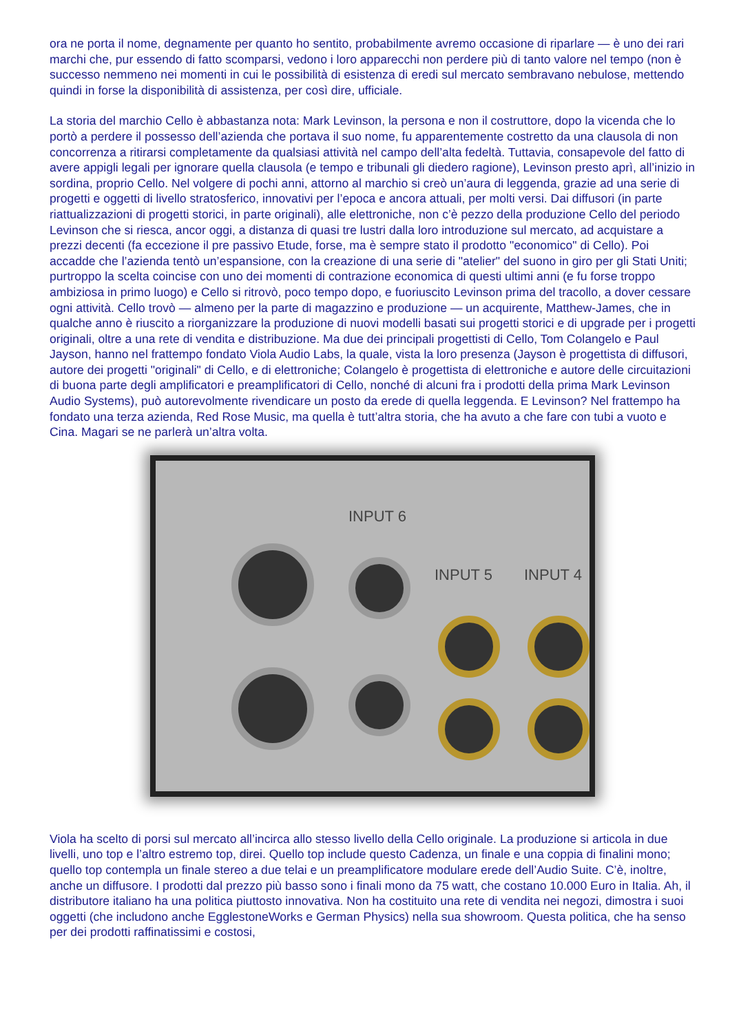ora ne porta il nome, degnamente per quanto ho sentito, probabilmente avremo occasione di riparlare — è uno dei rari marchi che, pur essendo di fatto scomparsi, vedono i loro apparecchi non perdere più di tanto valore nel tempo (non è successo nemmeno nei momenti in cui le possibilità di esistenza di eredi sul mercato sembravano nebulose, mettendo quindi in forse la disponibilità di assistenza, per così dire, ufficiale.
La storia del marchio Cello è abbastanza nota: Mark Levinson, la persona e non il costruttore, dopo la vicenda che lo portò a perdere il possesso dell’azienda che portava il suo nome, fu apparentemente costretto da una clausola di non concorrenza a ritirarsi completamente da qualsiasi attività nel campo dell’alta fedeltà. Tuttavia, consapevole del fatto di avere appigli legali per ignorare quella clausola (e tempo e tribunali gli diedero ragione), Levinson presto aprì, all’inizio in sordina, proprio Cello. Nel volgere di pochi anni, attorno al marchio si creò un’aura di leggenda, grazie ad una serie di progetti e oggetti di livello stratosferico, innovativi per l’epoca e ancora attuali, per molti versi. Dai diffusori (in parte riattualizzazioni di progetti storici, in parte originali), alle elettroniche, non c’è pezzo della produzione Cello del periodo Levinson che si riesca, ancor oggi, a distanza di quasi tre lustri dalla loro introduzione sul mercato, ad acquistare a prezzi decenti (fa eccezione il pre passivo Etude, forse, ma è sempre stato il prodotto "economico" di Cello). Poi accadde che l’azienda tentò un’espansione, con la creazione di una serie di "atelier" del suono in giro per gli Stati Uniti; purtroppo la scelta coincise con uno dei momenti di contrazione economica di questi ultimi anni (e fu forse troppo ambiziosa in primo luogo) e Cello si ritrovò, poco tempo dopo, e fuoriuscito Levinson prima del tracollo, a dover cessare ogni attività. Cello trovò — almeno per la parte di magazzino e produzione — un acquirente, Matthew-James, che in qualche anno è riuscito a riorganizzare la produzione di nuovi modelli basati sui progetti storici e di upgrade per i progetti originali, oltre a una rete di vendita e distribuzione. Ma due dei principali progettisti di Cello, Tom Colangelo e Paul Jayson, hanno nel frattempo fondato Viola Audio Labs, la quale, vista la loro presenza (Jayson è progettista di diffusori, autore dei progetti "originali" di Cello, e di elettroniche; Colangelo è progettista di elettroniche e autore delle circuitazioni di buona parte degli amplificatori e preamplificatori di Cello, nonché di alcuni fra i prodotti della prima Mark Levinson Audio Systems), può autorevolmente rivendicare un posto da erede di quella leggenda. E Levinson? Nel frattempo ha fondato una terza azienda, Red Rose Music, ma quella è tutt’altra storia, che ha avuto a che fare con tubi a vuoto e Cina. Magari se ne parlerà un’altra volta.
INPUT 6
INPUT 5 INPUT 4
Viola ha scelto di porsi sul mercato all’incirca allo stesso livello della Cello originale. La produzione si articola in due livelli, uno top e l’altro estremo top, direi. Quello top include questo Cadenza, un finale e una coppia di finalini mono; quello top contempla un finale stereo a due telai e un preamplificatore modulare erede dell’Audio Suite. C’è, inoltre, anche un diffusore. I prodotti dal prezzo più basso sono i finali mono da 75 watt, che costano 10.000 Euro in Italia. Ah, il distributore italiano ha una politica piuttosto innovativa. Non ha costituito una rete di vendita nei negozi, dimostra i suoi oggetti (che includono anche EgglestoneWorks e German Physics) nella sua showroom. Questa politica, che ha senso per dei prodotti raffinatissimi e costosi,